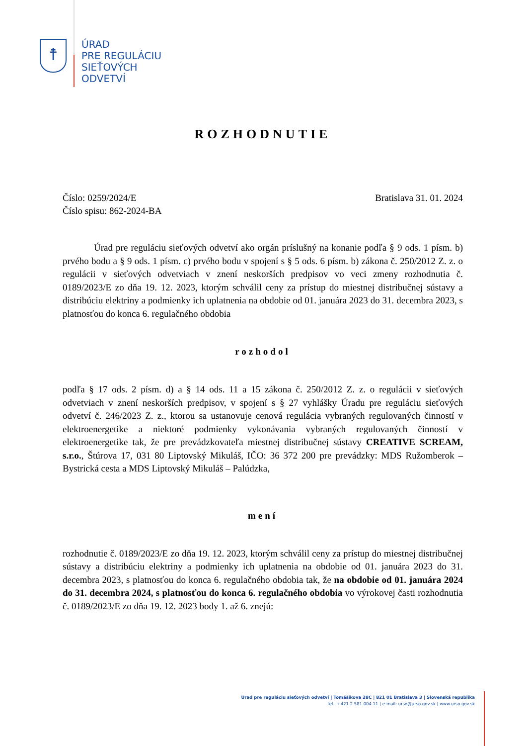☨
ÚRAD
PRE REGULÁCIU
SIEŤOVÝCH
ODVETVÍ
ROZHODNUTIE
Číslo: 0259/2024/E
Číslo spisu: 862-2024-BA
Bratislava 31. 01. 2024
Úrad pre reguláciu sieťových odvetví ako orgán príslušný na konanie podľa § 9 ods. 1 písm. b) prvého bodu a § 9 ods. 1 písm. c) prvého bodu v spojení s § 5 ods. 6 písm. b) zákona č. 250/2012 Z. z. o regulácii v sieťových odvetviach v znení neskorších predpisov vo veci zmeny rozhodnutia č. 0189/2023/E zo dňa 19. 12. 2023, ktorým schválil ceny za prístup do miestnej distribučnej sústavy a distribúciu elektriny a podmienky ich uplatnenia na obdobie od 01. januára 2023 do 31. decembra 2023, s platnosťou do konca 6. regulačného obdobia
rozhodol
podľa § 17 ods. 2 písm. d) a § 14 ods. 11 a 15 zákona č. 250/2012 Z. z. o regulácii v sieťových odvetviach v znení neskorších predpisov, v spojení s § 27 vyhlášky Úradu pre reguláciu sieťových odvetví č. 246/2023 Z. z., ktorou sa ustanovuje cenová regulácia vybraných regulovaných činností v elektroenergetike a niektoré podmienky vykonávania vybraných regulovaných činností v elektroenergetike tak, že pre prevádzkovateľa miestnej distribučnej sústavy CREATIVE SCREAM, s.r.o., Štúrova 17, 031 80 Liptovský Mikuláš, IČO: 36 372 200 pre prevádzky: MDS Ružomberok – Bystrická cesta a MDS Liptovský Mikuláš – Palúdzka,
mení
rozhodnutie č. 0189/2023/E zo dňa 19. 12. 2023, ktorým schválil ceny za prístup do miestnej distribučnej sústavy a distribúciu elektriny a podmienky ich uplatnenia na obdobie od 01. januára 2023 do 31. decembra 2023, s platnosťou do konca 6. regulačného obdobia tak, že na obdobie od 01. januára 2024 do 31. decembra 2024, s platnosťou do konca 6. regulačného obdobia vo výrokovej časti rozhodnutia č. 0189/2023/E zo dňa 19. 12. 2023 body 1. až 6. znejú:
Úrad pre reguláciu sieťových odvetví | Tomášikova 28C | 821 01 Bratislava 3 | Slovenská republika
tel.: +421 2 581 004 11 | e-mail: urso@urso.gov.sk | www.urso.gov.sk